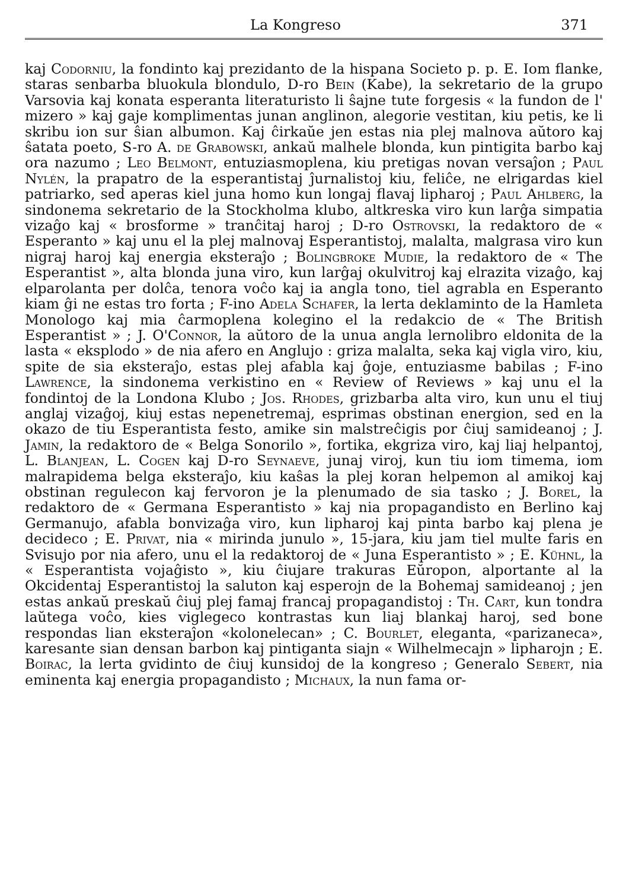La Kongreso 371
kaj Codorniu, la fondinto kaj prezidanto de la hispana Societo p. p. E. Iom flanke, staras senbarba bluokula blondulo, D-ro Bein (Kabe), la sekretario de la grupo Varsovia kaj konata esperanta literaturisto li ŝajne tute forgesis « la fundon de l' mizero » kaj gaje komplimentas junan anglinon, alegorie vestitan, kiu petis, ke li skribu ion sur ŝian albumon. Kaj ĉirkaŭe jen estas nia plej malnova aŭtoro kaj ŝatata poeto, S-ro A. de Grabowski, ankaŭ malhele blonda, kun pintigita barbo kaj ora nazumo ; Leo Belmont, entuziasmoplena, kiu pretigas novan versaĵon ; Paul Nylén, la prapatro de la esperantistaj ĵurnalistoj kiu, feliĉe, ne elrigardas kiel patriarko, sed aperas kiel juna homo kun longaj flavaj lipharoj ; Paul Ahlberg, la sindonema sekretario de la Stockholma klubo, altkreska viro kun larĝa simpatia vizaĝo kaj « brosforme » tranĉitaj haroj ; D-ro Ostrovski, la redaktoro de « Esperanto » kaj unu el la plej malnovaj Esperantistoj, malalta, malgrasa viro kun nigraj haroj kaj energia eksteraĵo ; Bolingbroke Mudie, la redaktoro de « The Esperantist », alta blonda juna viro, kun larĝaj okulvitroj kaj elrazita vizaĝo, kaj elparolanta per dolĉa, tenora voĉo kaj ia angla tono, tiel agrabla en Esperanto kiam ĝi ne estas tro forta ; F-ino Adela Schafer, la lerta deklaminto de la Hamleta Monologo kaj mia ĉarmoplena kolegino el la redakcio de « The British Esperantist » ; J. O'Connor, la aŭtoro de la unua angla lernolibro eldonita de la lasta « eksplodo » de nia afero en Anglujo : griza malalta, seka kaj vigla viro, kiu, spite de sia eksteraĵo, estas plej afabla kaj ĝoje, entuziasme babilas ; F-ino Lawrence, la sindonema verkistino en « Review of Reviews » kaj unu el la fondintoj de la Londona Klubo ; Jos. Rhodes, grizbarba alta viro, kun unu el tiuj anglaj vizaĝoj, kiuj estas nepenetremaj, esprimas obstinan energion, sed en la okazo de tiu Esperantista festo, amike sin malstreĉigis por ĉiuj samideanoj ; J. Jamin, la redaktoro de « Belga Sonorilo », fortika, ekgriza viro, kaj liaj helpantoj, L. Blanjean, L. Cogen kaj D-ro Seynaeve, junaj viroj, kun tiu iom timema, iom malrapidema belga eksteraĵo, kiu kaŝas la plej koran helpemon al amikoj kaj obstinan regulecon kaj fervoron je la plenumado de sia tasko ; J. Borel, la redaktoro de « Germana Esperantisto » kaj nia propagandisto en Berlino kaj Germanujo, afabla bonvizaĝa viro, kun lipharoj kaj pinta barbo kaj plena je decideco ; E. Privat, nia « mirinda junulo », 15-jara, kiu jam tiel multe faris en Svisujo por nia afero, unu el la redaktoroj de « Juna Esperantisto » ; E. Kühnl, la « Esperantista vojaĝisto », kiu ĉiujare trakuras Eŭropon, alportante al la Okcidentaj Esperantistoj la saluton kaj esperojn de la Bohemaj samideanoj ; jen estas ankaŭ preskaŭ ĉiuj plej famaj francaj propagandistoj : Th. Cart, kun tondra laŭtega voĉo, kies viglegeco kontrastas kun liaj blankaj haroj, sed bone respondas lian eksteraĵon «kolonelecan» ; C. Bourlet, eleganta, «parizaneca», karesante sian densan barbon kaj pintiganta siajn « Wilhelmecajn » lipharojn ; E. Boirac, la lerta gvidinto de ĉiuj kunsidoj de la kongreso ; Generalo Sebert, nia eminenta kaj energia propagandisto ; Michaux, la nun fama or-